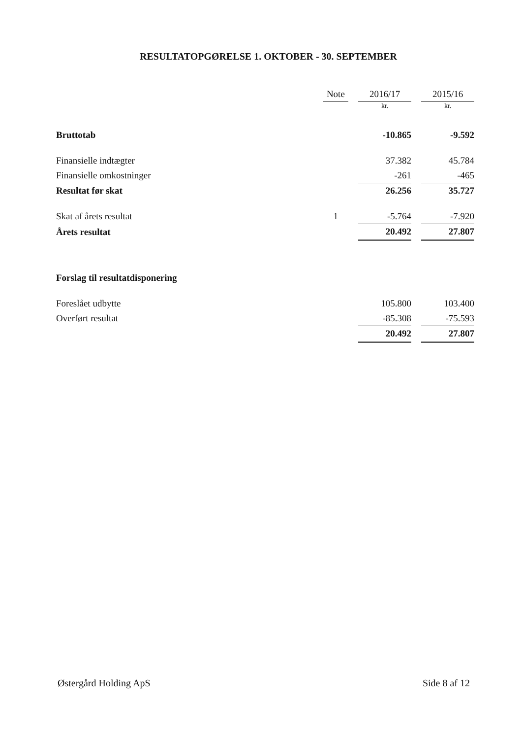RESULTATOPGØRELSE 1. OKTOBER - 30. SEPTEMBER
| | Note | | 2016/17 | | 2015/16 |
| --- | --- | --- | --- | --- | --- |
| | | | kr. | | kr. |
| Bruttotab | | | -10.865 | | -9.592 |
| Finansielle indtægter | | | 37.382 | | 45.784 |
| Finansielle omkostninger | | | -261 | | -465 |
| Resultat før skat | | | 26.256 | | 35.727 |
| Skat af årets resultat | 1 | | -5.764 | | -7.920 |
| Årets resultat | | | 20.492 | | 27.807 |
| Forslag til resultatdisponering | | | | | |
| Foreslået udbytte | | | 105.800 | | 103.400 |
| Overført resultat | | | -85.308 | | -75.593 |
| | | | 20.492 | | 27.807 |
Østergård Holding ApS Side 8 af 12